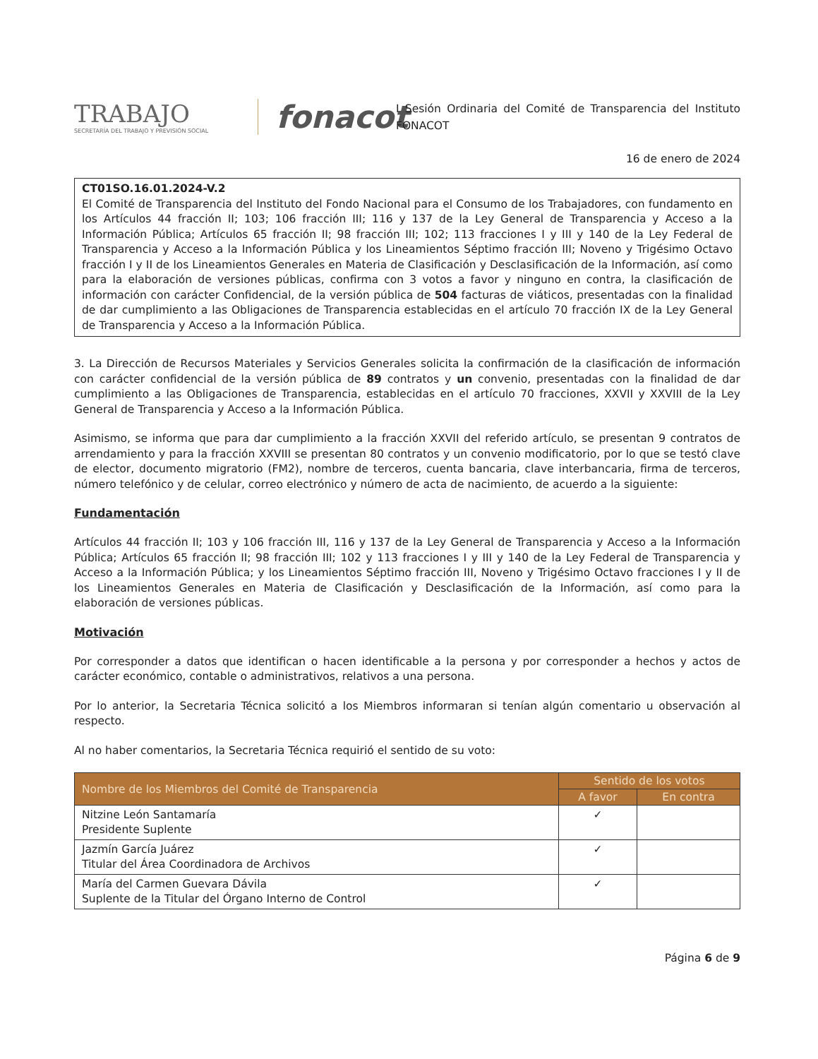TRABAJO
SECRETARÍA DEL TRABAJO Y PREVISIÓN SOCIAL
fonacot
I Sesión Ordinaria del Comité de Transparencia del Instituto FONACOT
16 de enero de 2024
CT01SO.16.01.2024-V.2
El Comité de Transparencia del Instituto del Fondo Nacional para el Consumo de los Trabajadores, con fundamento en los Artículos 44 fracción II; 103; 106 fracción III; 116 y 137 de la Ley General de Transparencia y Acceso a la Información Pública; Artículos 65 fracción II; 98 fracción III; 102; 113 fracciones I y III y 140 de la Ley Federal de Transparencia y Acceso a la Información Pública y los Lineamientos Séptimo fracción III; Noveno y Trigésimo Octavo fracción I y II de los Lineamientos Generales en Materia de Clasificación y Desclasificación de la Información, así como para la elaboración de versiones públicas, confirma con 3 votos a favor y ninguno en contra, la clasificación de información con carácter Confidencial, de la versión pública de 504 facturas de viáticos, presentadas con la finalidad de dar cumplimiento a las Obligaciones de Transparencia establecidas en el artículo 70 fracción IX de la Ley General de Transparencia y Acceso a la Información Pública.
3. La Dirección de Recursos Materiales y Servicios Generales solicita la confirmación de la clasificación de información con carácter confidencial de la versión pública de 89 contratos y un convenio, presentadas con la finalidad de dar cumplimiento a las Obligaciones de Transparencia, establecidas en el artículo 70 fracciones, XXVII y XXVIII de la Ley General de Transparencia y Acceso a la Información Pública.
Asimismo, se informa que para dar cumplimiento a la fracción XXVII del referido artículo, se presentan 9 contratos de arrendamiento y para la fracción XXVIII se presentan 80 contratos y un convenio modificatorio, por lo que se testó clave de elector, documento migratorio (FM2), nombre de terceros, cuenta bancaria, clave interbancaria, firma de terceros, número telefónico y de celular, correo electrónico y número de acta de nacimiento, de acuerdo a la siguiente:
Fundamentación
Artículos 44 fracción II; 103 y 106 fracción III, 116 y 137 de la Ley General de Transparencia y Acceso a la Información Pública; Artículos 65 fracción II; 98 fracción III; 102 y 113 fracciones I y III y 140 de la Ley Federal de Transparencia y Acceso a la Información Pública; y los Lineamientos Séptimo fracción III, Noveno y Trigésimo Octavo fracciones I y II de los Lineamientos Generales en Materia de Clasificación y Desclasificación de la Información, así como para la elaboración de versiones públicas.
Motivación
Por corresponder a datos que identifican o hacen identificable a la persona y por corresponder a hechos y actos de carácter económico, contable o administrativos, relativos a una persona.
Por lo anterior, la Secretaria Técnica solicitó a los Miembros informaran si tenían algún comentario u observación al respecto.
Al no haber comentarios, la Secretaria Técnica requirió el sentido de su voto:
| Nombre de los Miembros del Comité de Transparencia | Sentido de los votos | |
| --- | --- | --- |
| | A favor | En contra |
| Nitzine León Santamaría Presidente Suplente | ✓ | |
| Jazmín García Juárez Titular del Área Coordinadora de Archivos | ✓ | |
| María del Carmen Guevara Dávila Suplente de la Titular del Órgano Interno de Control | ✓ | |
Página 6 de 9